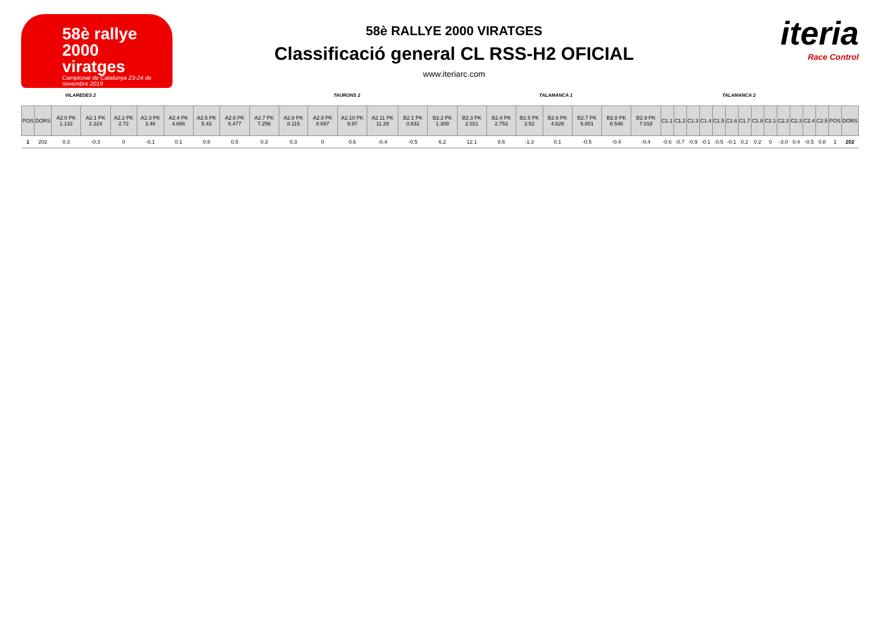58è rallye
2000
viratges
Campionat de Catalunya 23-24 de novembre 2019
58è RALLYE 2000 VIRATGES
Classificació general CL RSS-H2 OFICIAL
www.iteriarc.com
iteria
Race Control
VILAREDES 2 TAURONS 2 TALAMANCA 1 TALAMANCA 2
| POS | DORS | A2.0 PK 1.132 | A2.1 PK 2.324 | A2.2 PK 2.72 | A2.3 PK 3.46 | A2.4 PK 4.866 | A2.5 PK 5.43 | A2.6 PK 6.477 | A2.7 PK 7.256 | A2.8 PK 8.115 | A2.9 PK 8.697 | A2.10 PK 9.97 | A2.11 PK 11.29 | B2.1 PK 0.832 | B2.2 PK 1.309 | B2.3 PK 2.021 | B2.4 PK 2.753 | B2.5 PK 3.52 | B2.6 PK 4.628 | B2.7 PK 5.801 | B2.8 PK 6.546 | B2.9 PK 7.018 | C1.1 | C1.2 | C1.3 | C1.4 | C1.5 | C1.6 | C1.7 | C1.8 | C2.1 | C2.2 | C2.3 | C2.4 | C2.5 | POS | DORS |
| --- | --- | --- | --- | --- | --- | --- | --- | --- | --- | --- | --- | --- | --- | --- | --- | --- | --- | --- | --- | --- | --- | --- | --- | --- | --- | --- | --- | --- | --- | --- | --- | --- | --- | --- | --- | --- | --- |
| 1 | 202 | 0.3 | -0.3 | 0 | -0.1 | 0.1 | 0.8 | 0.5 | 0.3 | 0.3 | 0 | 0.6 | -0.4 | -0.5 | 6.2 | 12.1 | 8.6 | -1.3 | 0.1 | -0.5 | -0.4 | -0.4 | -0.6 | -0.7 | -0.9 | -0.1 | -0.5 | -0.1 | 0.2 | 0.2 | 0 | -3.0 | 0.4 | -0.5 | 0.8 | 1 | 202 |